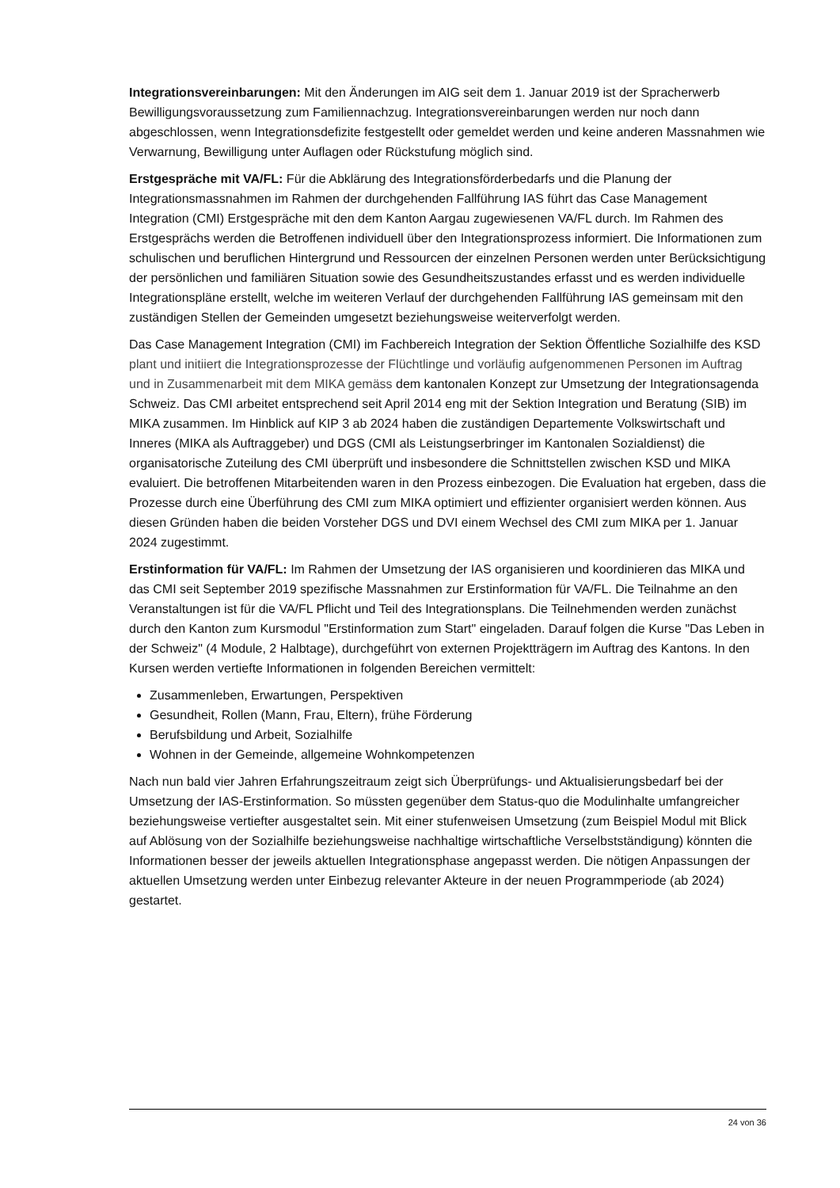Integrationsvereinbarungen: Mit den Änderungen im AIG seit dem 1. Januar 2019 ist der Spracherwerb Bewilligungsvoraussetzung zum Familiennachzug. Integrationsvereinbarungen werden nur noch dann abgeschlossen, wenn Integrationsdefizite festgestellt oder gemeldet werden und keine anderen Massnahmen wie Verwarnung, Bewilligung unter Auflagen oder Rückstufung möglich sind.
Erstgespräche mit VA/FL: Für die Abklärung des Integrationsförderbedarfs und die Planung der Integrationsmassnahmen im Rahmen der durchgehenden Fallführung IAS führt das Case Management Integration (CMI) Erstgespräche mit den dem Kanton Aargau zugewiesenen VA/FL durch. Im Rahmen des Erstgesprächs werden die Betroffenen individuell über den Integrationsprozess informiert. Die Informationen zum schulischen und beruflichen Hintergrund und Ressourcen der einzelnen Personen werden unter Berücksichtigung der persönlichen und familiären Situation sowie des Gesundheitszustandes erfasst und es werden individuelle Integrationspläne erstellt, welche im weiteren Verlauf der durchgehenden Fallführung IAS gemeinsam mit den zuständigen Stellen der Gemeinden umgesetzt beziehungsweise weiterverfolgt werden.
Das Case Management Integration (CMI) im Fachbereich Integration der Sektion Öffentliche Sozialhilfe des KSD plant und initiiert die Integrationsprozesse der Flüchtlinge und vorläufig aufgenommenen Personen im Auftrag und in Zusammenarbeit mit dem MIKA gemäss dem kantonalen Konzept zur Umsetzung der Integrationsagenda Schweiz. Das CMI arbeitet entsprechend seit April 2014 eng mit der Sektion Integration und Beratung (SIB) im MIKA zusammen. Im Hinblick auf KIP 3 ab 2024 haben die zuständigen Departemente Volkswirtschaft und Inneres (MIKA als Auftraggeber) und DGS (CMI als Leistungserbringer im Kantonalen Sozialdienst) die organisatorische Zuteilung des CMI überprüft und insbesondere die Schnittstellen zwischen KSD und MIKA evaluiert. Die betroffenen Mitarbeitenden waren in den Prozess einbezogen. Die Evaluation hat ergeben, dass die Prozesse durch eine Überführung des CMI zum MIKA optimiert und effizienter organisiert werden können. Aus diesen Gründen haben die beiden Vorsteher DGS und DVI einem Wechsel des CMI zum MIKA per 1. Januar 2024 zugestimmt.
Erstinformation für VA/FL: Im Rahmen der Umsetzung der IAS organisieren und koordinieren das MIKA und das CMI seit September 2019 spezifische Massnahmen zur Erstinformation für VA/FL. Die Teilnahme an den Veranstaltungen ist für die VA/FL Pflicht und Teil des Integrationsplans. Die Teilnehmenden werden zunächst durch den Kanton zum Kursmodul "Erstinformation zum Start" eingeladen. Darauf folgen die Kurse "Das Leben in der Schweiz" (4 Module, 2 Halbtage), durchgeführt von externen Projektträgern im Auftrag des Kantons. In den Kursen werden vertiefte Informationen in folgenden Bereichen vermittelt:
Zusammenleben, Erwartungen, Perspektiven
Gesundheit, Rollen (Mann, Frau, Eltern), frühe Förderung
Berufsbildung und Arbeit, Sozialhilfe
Wohnen in der Gemeinde, allgemeine Wohnkompetenzen
Nach nun bald vier Jahren Erfahrungszeitraum zeigt sich Überprüfungs- und Aktualisierungsbedarf bei der Umsetzung der IAS-Erstinformation. So müssten gegenüber dem Status-quo die Modulinhalte umfangreicher beziehungsweise vertiefter ausgestaltet sein. Mit einer stufenweisen Umsetzung (zum Beispiel Modul mit Blick auf Ablösung von der Sozialhilfe beziehungsweise nachhaltige wirtschaftliche Verselbstständigung) könnten die Informationen besser der jeweils aktuellen Integrationsphase angepasst werden. Die nötigen Anpassungen der aktuellen Umsetzung werden unter Einbezug relevanter Akteure in der neuen Programmperiode (ab 2024) gestartet.
24 von 36